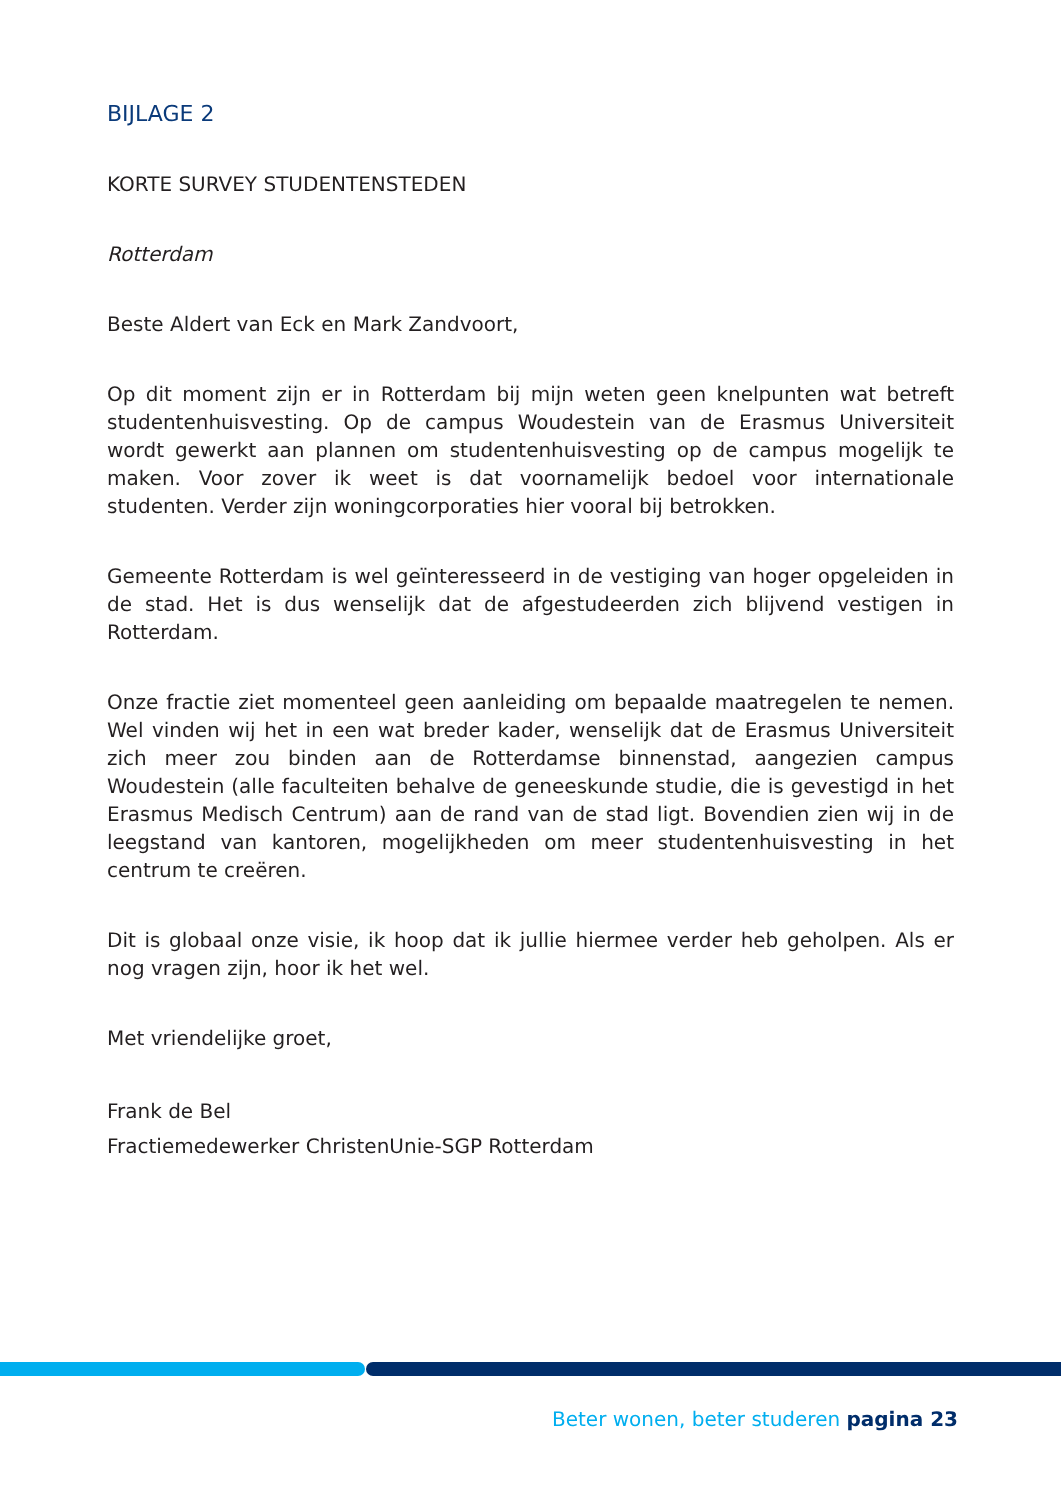BIJLAGE 2
KORTE SURVEY STUDENTENSTEDEN
Rotterdam
Beste Aldert van Eck en Mark Zandvoort,
Op dit moment zijn er in Rotterdam bij mijn weten geen knelpunten wat betreft studentenhuisvesting. Op de campus Woudestein van de Erasmus Universiteit wordt gewerkt aan plannen om studentenhuisvesting op de campus mogelijk te maken. Voor zover ik weet is dat voornamelijk bedoel voor internationale studenten. Verder zijn woningcorporaties hier vooral bij betrokken.
Gemeente Rotterdam is wel geïnteresseerd in de vestiging van hoger opgeleiden in de stad. Het is dus wenselijk dat de afgestudeerden zich blijvend vestigen in Rotterdam.
Onze fractie ziet momenteel geen aanleiding om bepaalde maatregelen te nemen. Wel vinden wij het in een wat breder kader, wenselijk dat de Erasmus Universiteit zich meer zou binden aan de Rotterdamse binnenstad, aangezien campus Woudestein (alle faculteiten behalve de geneeskunde studie, die is gevestigd in het Erasmus Medisch Centrum) aan de rand van de stad ligt. Bovendien zien wij in de leegstand van kantoren, mogelijkheden om meer studentenhuisvesting in het centrum te creëren.
Dit is globaal onze visie, ik hoop dat ik jullie hiermee verder heb geholpen. Als er nog vragen zijn, hoor ik het wel.
Met vriendelijke groet,
Frank de Bel
Fractiemedewerker ChristenUnie-SGP Rotterdam
Beter wonen, beter studeren pagina 23